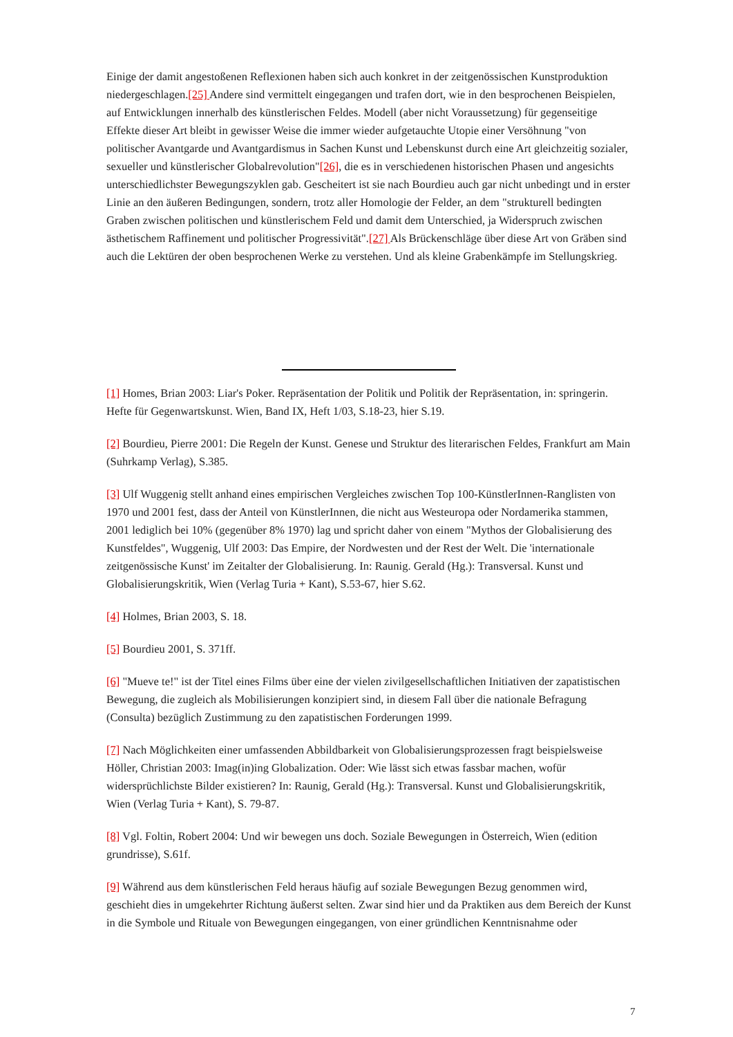Einige der damit angestoßenen Reflexionen haben sich auch konkret in der zeitgenössischen Kunstproduktion niedergeschlagen.[25] Andere sind vermittelt eingegangen und trafen dort, wie in den besprochenen Beispielen, auf Entwicklungen innerhalb des künstlerischen Feldes. Modell (aber nicht Voraussetzung) für gegenseitige Effekte dieser Art bleibt in gewisser Weise die immer wieder aufgetauchte Utopie einer Versöhnung "von politischer Avantgarde und Avantgardismus in Sachen Kunst und Lebenskunst durch eine Art gleichzeitig sozialer, sexueller und künstlerischer Globalrevolution"[26], die es in verschiedenen historischen Phasen und angesichts unterschiedlichster Bewegungszyklen gab. Gescheitert ist sie nach Bourdieu auch gar nicht unbedingt und in erster Linie an den äußeren Bedingungen, sondern, trotz aller Homologie der Felder, an dem "strukturell bedingten Graben zwischen politischen und künstlerischem Feld und damit dem Unterschied, ja Widerspruch zwischen ästhetischem Raffinement und politischer Progressivität".[27] Als Brückenschläge über diese Art von Gräben sind auch die Lektüren der oben besprochenen Werke zu verstehen. Und als kleine Grabenkämpfe im Stellungskrieg.
[1] Homes, Brian 2003: Liar's Poker. Repräsentation der Politik und Politik der Repräsentation, in: springerin. Hefte für Gegenwartskunst. Wien, Band IX, Heft 1/03, S.18-23, hier S.19.
[2] Bourdieu, Pierre 2001: Die Regeln der Kunst. Genese und Struktur des literarischen Feldes, Frankfurt am Main (Suhrkamp Verlag), S.385.
[3] Ulf Wuggenig stellt anhand eines empirischen Vergleiches zwischen Top 100-KünstlerInnen-Ranglisten von 1970 und 2001 fest, dass der Anteil von KünstlerInnen, die nicht aus Westeuropa oder Nordamerika stammen, 2001 lediglich bei 10% (gegenüber 8% 1970) lag und spricht daher von einem "Mythos der Globalisierung des Kunstfeldes", Wuggenig, Ulf 2003: Das Empire, der Nordwesten und der Rest der Welt. Die 'internationale zeitgenössische Kunst' im Zeitalter der Globalisierung. In: Raunig. Gerald (Hg.): Transversal. Kunst und Globalisierungskritik, Wien (Verlag Turia + Kant), S.53-67, hier S.62.
[4] Holmes, Brian 2003, S. 18.
[5] Bourdieu 2001, S. 371ff.
[6] "Mueve te!" ist der Titel eines Films über eine der vielen zivilgesellschaftlichen Initiativen der zapatistischen Bewegung, die zugleich als Mobilisierungen konzipiert sind, in diesem Fall über die nationale Befragung (Consulta) bezüglich Zustimmung zu den zapatistischen Forderungen 1999.
[7] Nach Möglichkeiten einer umfassenden Abbildbarkeit von Globalisierungsprozessen fragt beispielsweise Höller, Christian 2003: Imag(in)ing Globalization. Oder: Wie lässt sich etwas fassbar machen, wofür widersprüchlichste Bilder existieren? In: Raunig, Gerald (Hg.): Transversal. Kunst und Globalisierungskritik, Wien (Verlag Turia + Kant), S. 79-87.
[8] Vgl. Foltin, Robert 2004: Und wir bewegen uns doch. Soziale Bewegungen in Österreich, Wien (edition grundrisse), S.61f.
[9] Während aus dem künstlerischen Feld heraus häufig auf soziale Bewegungen Bezug genommen wird, geschieht dies in umgekehrter Richtung äußerst selten. Zwar sind hier und da Praktiken aus dem Bereich der Kunst in die Symbole und Rituale von Bewegungen eingegangen, von einer gründlichen Kenntnisnahme oder
7